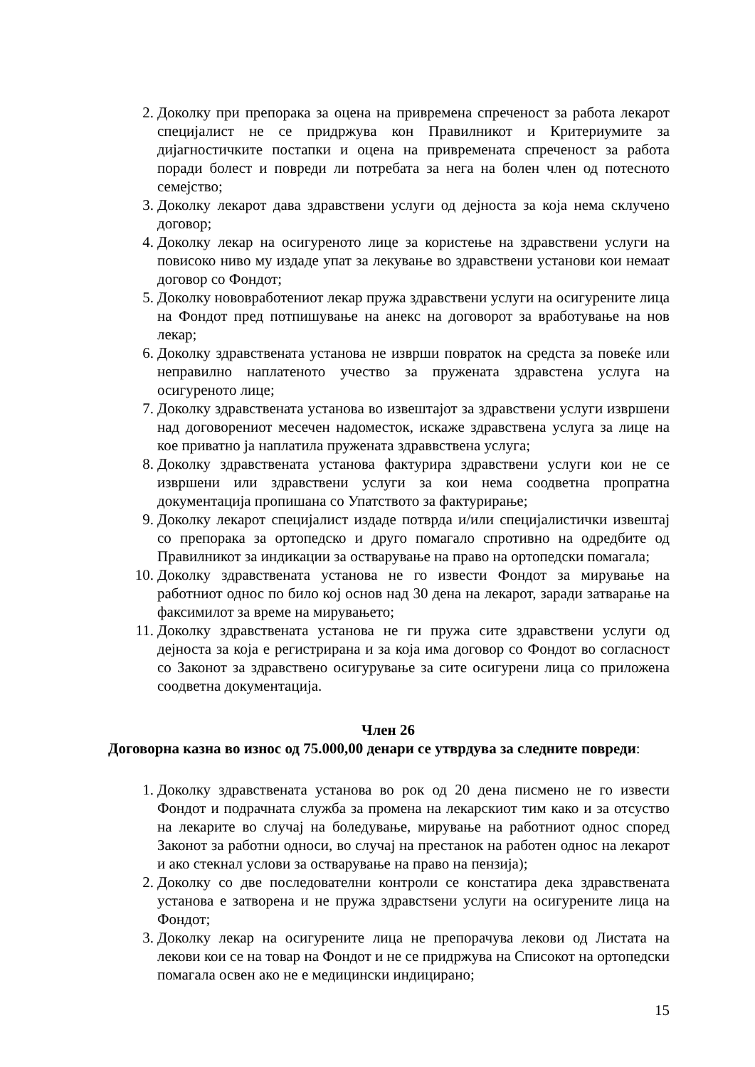2. Доколку при препорака за оцена на привремена спреченост за работа лекарот специјалист не се придржува кон Правилникот и Критериумите за дијагностичките постапки и оцена на привремената спреченост за работа поради болест и повреди ли потребата за нега на болен член од потесното семејство;
3. Доколку лекарот дава здравствени услуги од дејноста за која нема склучено договор;
4. Доколку лекар на осигуреното лице за користење на здравствени услуги на повисоко ниво му издаде упат за лекување во здравствени установи кои немаат договор со Фондот;
5. Доколку нововработениот лекар пружа здравствени услуги на осигурените лица на Фондот пред потпишување на анекс на договорот за вработување на нов лекар;
6. Доколку здравствената установа не изврши поврат­ок на средста за повеќе или неправилно наплатеното учество за пружената здравстена услуга на осигуреното лице;
7. Доколку здравствената установа во извештајот за здравствени услуги извршени над договорениот месечен надоместок, искаже здравствена услуга за лице на кое приватно ја наплатила пружената здраввствена услуга;
8. Доколку здравствената установа фактурира здравствени услуги кои не се извршени или здравствени услуги за кои нема соодветна пропратна документација пропишана со Упатството за фактурирање;
9. Доколку лекарот специјалист издаде потврда и/или специјалистички извештај со препорака за ортопедско и друго помагало спротивно на одредбите од Правилникот за индикации за остварување на право на ортопедски помагала;
10. Доколку здравствената установа не го извести Фондот за мирување на работниот однос по било кој основ над 30 дена на лекарот, заради затварање на факсимилот за време на мирувањето;
11. Доколку здравствената установа не ги пружа сите здравствени услуги од дејноста за која е регистрирана и за која има договор со Фондот во согласност со Законот за здравствено осигурување за сите осигурени лица со приложена соодветна документација.
Член 26
Договорна казна во износ од 75.000,00 денари се утврдува за следните повреди:
1. Доколку здравствената установа во рок од 20 дена писмено не го извести Фондот и подрачната служба за промена на лекарскиот тим како и за отсуство на лекарите во случај на боледување, мирување на работниот однос според Законот за работни односи, во случај на престанок на работен однос на лекарот и ако стекнал услови за остварување на право на пензија);
2. Доколку со две последователни контроли се констатира дека здравствената установа е затворена и не пружа здравстѕени услуги на осигурените лица на Фондот;
3. Доколку лекар на осигурените лица не препорачува лекови од Листата на лекови кои се на товар на Фондот и не се придржува на Списокот на ортопедски помагала освен ако не е медицински индицирано;
15